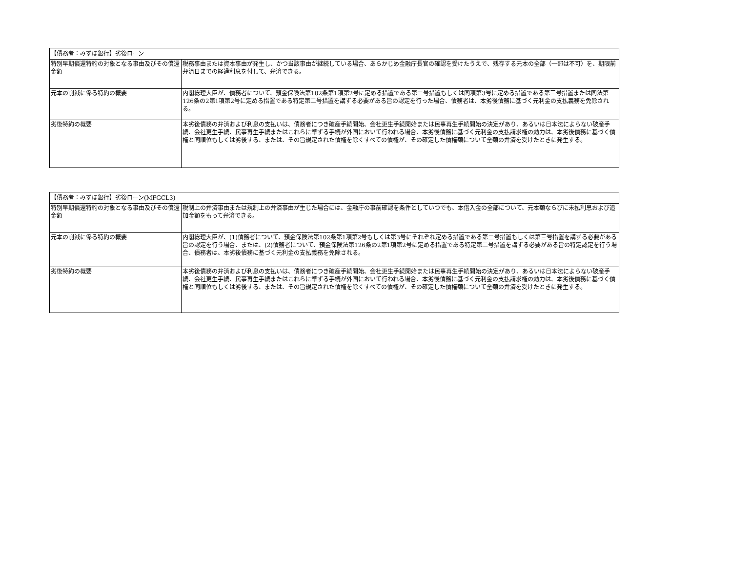| 【債務者：みずほ銀行】劣後ローン | |
| --- | --- |
| 特別早期償還特約の対象となる事由及びその償還金額 | 税務事由または資本事由が発生し、かつ当該事由が継続している場合、あらかじめ金融庁長官の確認を受けたうえで、残存する元本の全部（一部は不可）を、期限前弁済日までの経過利息を付して、弁済できる。 |
| 元本の削減に係る特約の概要 | 内閣総理大臣が、債務者について、預金保険法第102条第1項第2号に定める措置である第二号措置もしくは同項第3号に定める措置である第三号措置または同法第126条の2第1項第2号に定める措置である特定第二号措置を講ずる必要がある旨の認定を行った場合、債務者は、本劣後債務に基づく元利金の支払義務を免除される。 |
| 劣後特約の概要 | 本劣後債務の弁済および利息の支払いは、債務者につき破産手続開始、会社更生手続開始または民事再生手続開始の決定があり、あるいは日本法によらない破産手続、会社更生手続、民事再生手続またはこれらに準ずる手続が外国において行われる場合、本劣後債務に基づく元利金の支払請求権の効力は、本劣後債務に基づく債権と同順位もしくは劣後する、または、その旨規定された債権を除くすべての債権が、その確定した債権額について全額の弁済を受けたときに発生する。 |
| 【債務者：みずほ銀行】劣後ローン(MFGCL3) | |
| --- | --- |
| 特別早期償還特約の対象となる事由及びその償還金額 | 税制上の弁済事由または規制上の弁済事由が生じた場合には、金融庁の事前確認を条件としていつでも、本借入金の全部について、元本額ならびに未払利息および追加金額をもって弁済できる。 |
| 元本の削減に係る特約の概要 | 内閣総理大臣が、(1)債務者について、預金保険法第102条第1項第2号もしくは第3号にそれぞれ定める措置である第二号措置もしくは第三号措置を講ずる必要がある旨の認定を行う場合、または、(2)債務者について、預金保険法第126条の2第1項第2号に定める措置である特定第二号措置を講ずる必要がある旨の特定認定を行う場合、債務者は、本劣後債務に基づく元利金の支払義務を免除される。 |
| 劣後特約の概要 | 本劣後債務の弁済および利息の支払いは、債務者につき破産手続開始、会社更生手続開始または民事再生手続開始の決定があり、あるいは日本法によらない破産手続、会社更生手続、民事再生手続またはこれらに準ずる手続が外国において行われる場合、本劣後債務に基づく元利金の支払請求権の効力は、本劣後債務に基づく債権と同順位もしくは劣後する、または、その旨規定された債権を除くすべての債権が、その確定した債権額について全額の弁済を受けたときに発生する。 |